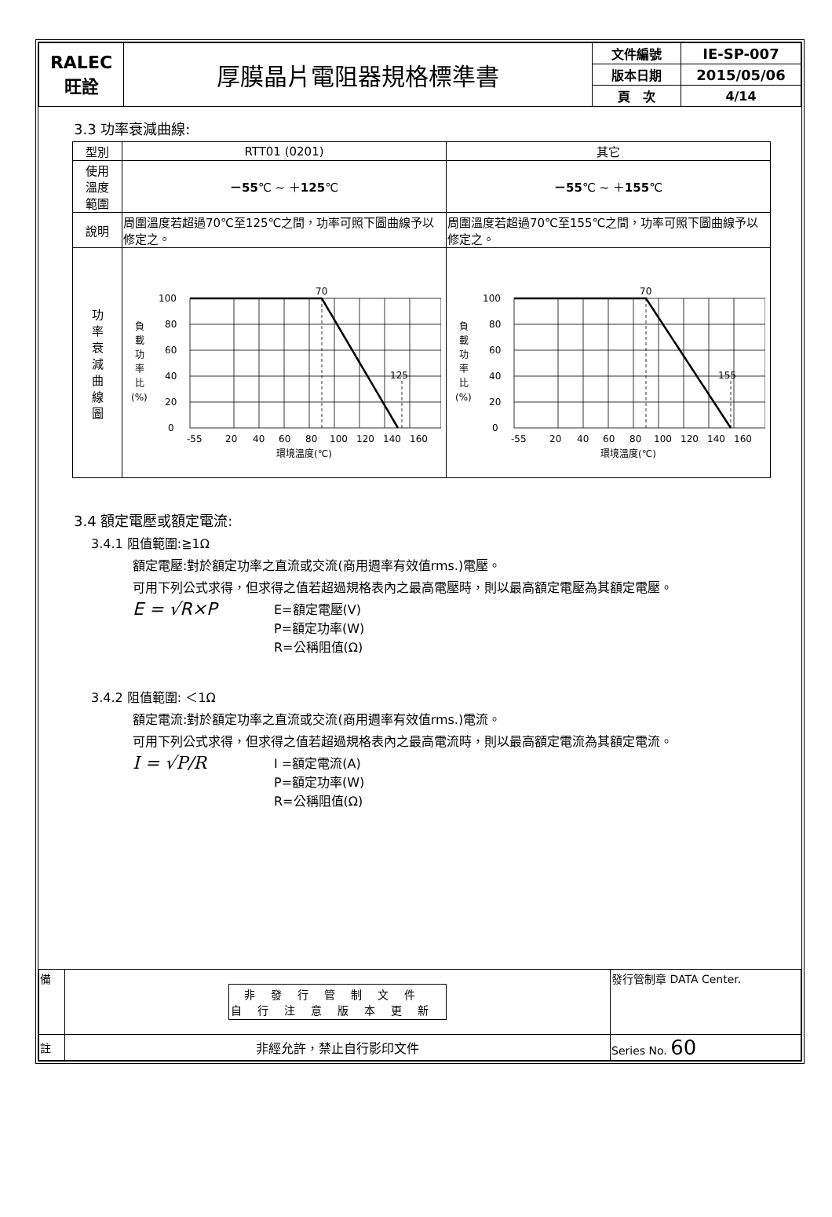| RALEC 旺詮 | 厚膜晶片電阻器規格標準書 | 文件編號 | IE-SP-007 |
| | | 版本日期 | 2015/05/06 |
| | | 頁 次 | 4/14 |
3.3 功率衰減曲線:
| 型別 | RTT01 (0201) | 其它 |
| 使用 溫度 範圍 | －55 ℃ ~ ＋ 125 ℃ | －55 ℃ ~ ＋ 155 ℃ |
| 說明 | 周圍溫度若超過70℃至125℃之間，功率可照下圖曲線予以修定之。 | 周圍溫度若超過70℃至155℃之間，功率可照下圖曲線予以修定之。 |
| 功 率 衰 減 曲 線 圖 | 100 80 60 40 20 0 70 125 負 載 功 率 比 (%) -55 20 40 60 80 100 120 140 160 環境溫度(℃) | 100 80 60 40 20 0 70 155 負 載 功 率 比 (%) -55 20 40 60 80 100 120 140 160 環境溫度(℃) |
3.4 額定電壓或額定電流:
3.4.1 阻值範圍:≧1Ω
額定電壓:對於額定功率之直流或交流(商用週率有效值rms.)電壓。
可用下列公式求得，但求得之值若超過規格表內之最高電壓時，則以最高額定電壓為其額定電壓。
E = √R×P
E=額定電壓(V)
P=額定功率(W)
R=公稱阻值(Ω)
3.4.2 阻值範圍: ＜1Ω
額定電流:對於額定功率之直流或交流(商用週率有效值rms.)電流。
可用下列公式求得，但求得之值若超過規格表內之最高電流時，則以最高額定電流為其額定電流。
I = √P/R
I =額定電流(A)
P=額定功率(W)
R=公稱阻值(Ω)
| 備 | 非發行管制文件 自行注意版本更新 | 發行管制章 DATA Center. |
| 註 | 非經允許，禁止自行影印文件 | Series No. 60 |